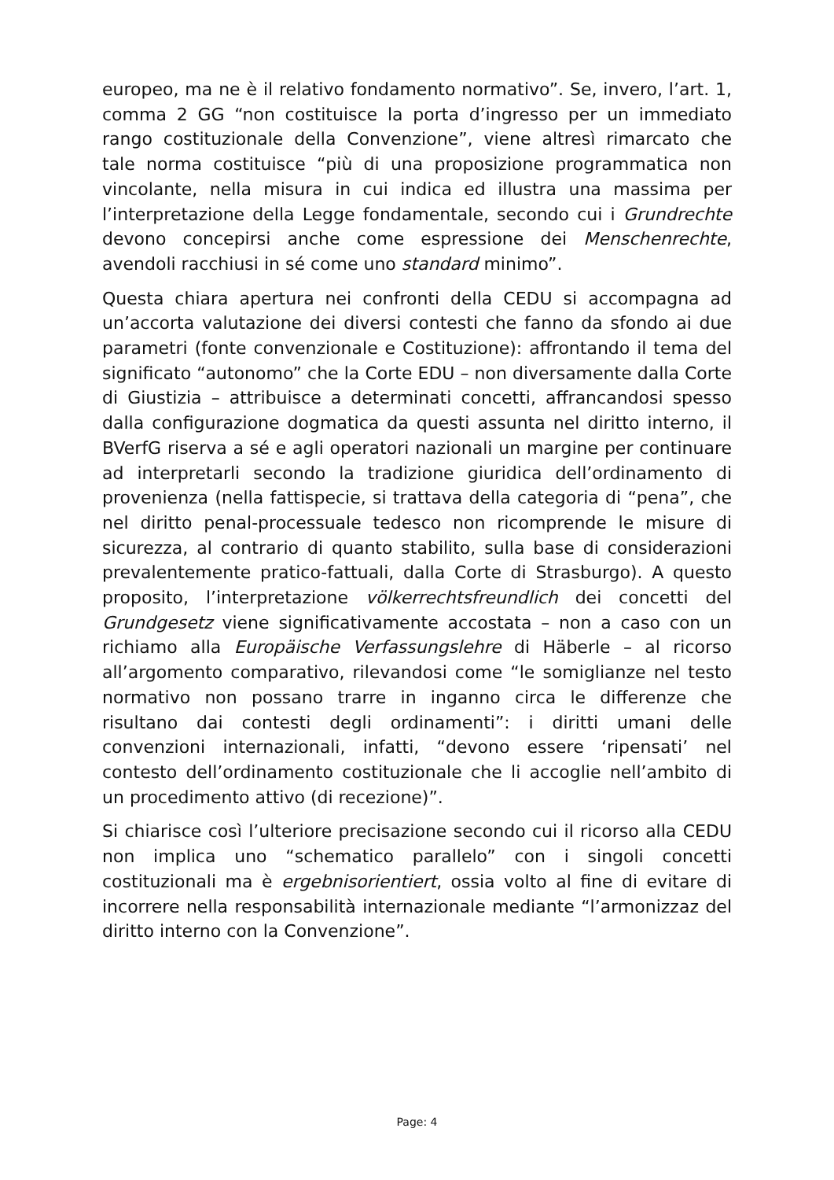europeo, ma ne è il relativo fondamento normativo”. Se, invero, l’art. 1, comma 2 GG “non costituisce la porta d’ingresso per un immediato rango costituzionale della Convenzione”, viene altresì rimarcato che tale norma costituisce “più di una proposizione programmatica non vincolante, nella misura in cui indica ed illustra una massima per l’interpretazione della Legge fondamentale, secondo cui i Grundrechte devono concepirsi anche come espressione dei Menschenrechte, avendoli racchiusi in sé come uno standard minimo”.
Questa chiara apertura nei confronti della CEDU si accompagna ad un’accorta valutazione dei diversi contesti che fanno da sfondo ai due parametri (fonte convenzionale e Costituzione): affrontando il tema del significato “autonomo” che la Corte EDU – non diversamente dalla Corte di Giustizia – attribuisce a determinati concetti, affrancandosi spesso dalla configurazione dogmatica da questi assunta nel diritto interno, il BVerfG riserva a sé e agli operatori nazionali un margine per continuare ad interpretarli secondo la tradizione giuridica dell’ordinamento di provenienza (nella fattispecie, si trattava della categoria di “pena”, che nel diritto penal-processuale tedesco non ricomprende le misure di sicurezza, al contrario di quanto stabilito, sulla base di considerazioni prevalentemente pratico-fattuali, dalla Corte di Strasburgo). A questo proposito, l’interpretazione völkerrechtsfreundlich dei concetti del Grundgesetz viene significativamente accostata – non a caso con un richiamo alla Europäische Verfassungslehre di Häberle – al ricorso all’argomento comparativo, rilevandosi come “le somiglianze nel testo normativo non possano trarre in inganno circa le differenze che risultano dai contesti degli ordinamenti”: i diritti umani delle convenzioni internazionali, infatti, “devono essere ‘ripensati’ nel contesto dell’ordinamento costituzionale che li accoglie nell’ambito di un procedimento attivo (di recezione)”.
Si chiarisce così l’ulteriore precisazione secondo cui il ricorso alla CEDU non implica uno “schematico parallelo” con i singoli concetti costituzionali ma è ergebnisorientiert, ossia volto al fine di evitare di incorrere nella responsabilità internazionale mediante “l’armonizzaz del diritto interno con la Convenzione”.
Page: 4